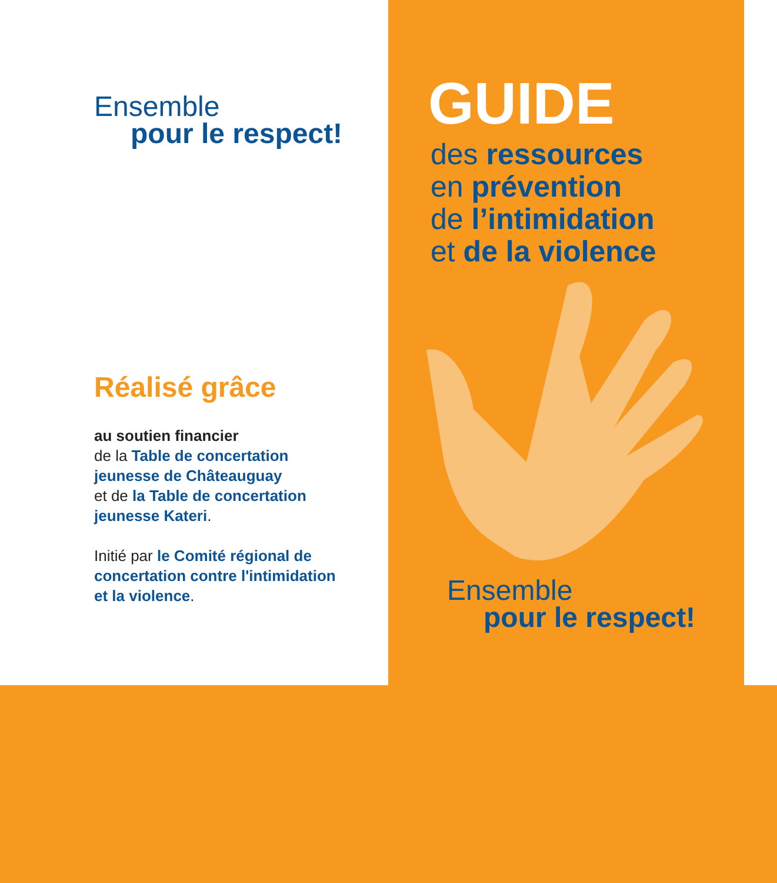Ensemble
pour le respect!
Réalisé grâce
au soutien financier
de la Table de concertation jeunesse de Châteauguay
et de la Table de concertation jeunesse Kateri.
Initié par le Comité régional de concertation contre l'intimidation et la violence.
GUIDE
des ressources
en prévention
de l’intimidation
et de la violence
Ensemble
pour le respect!